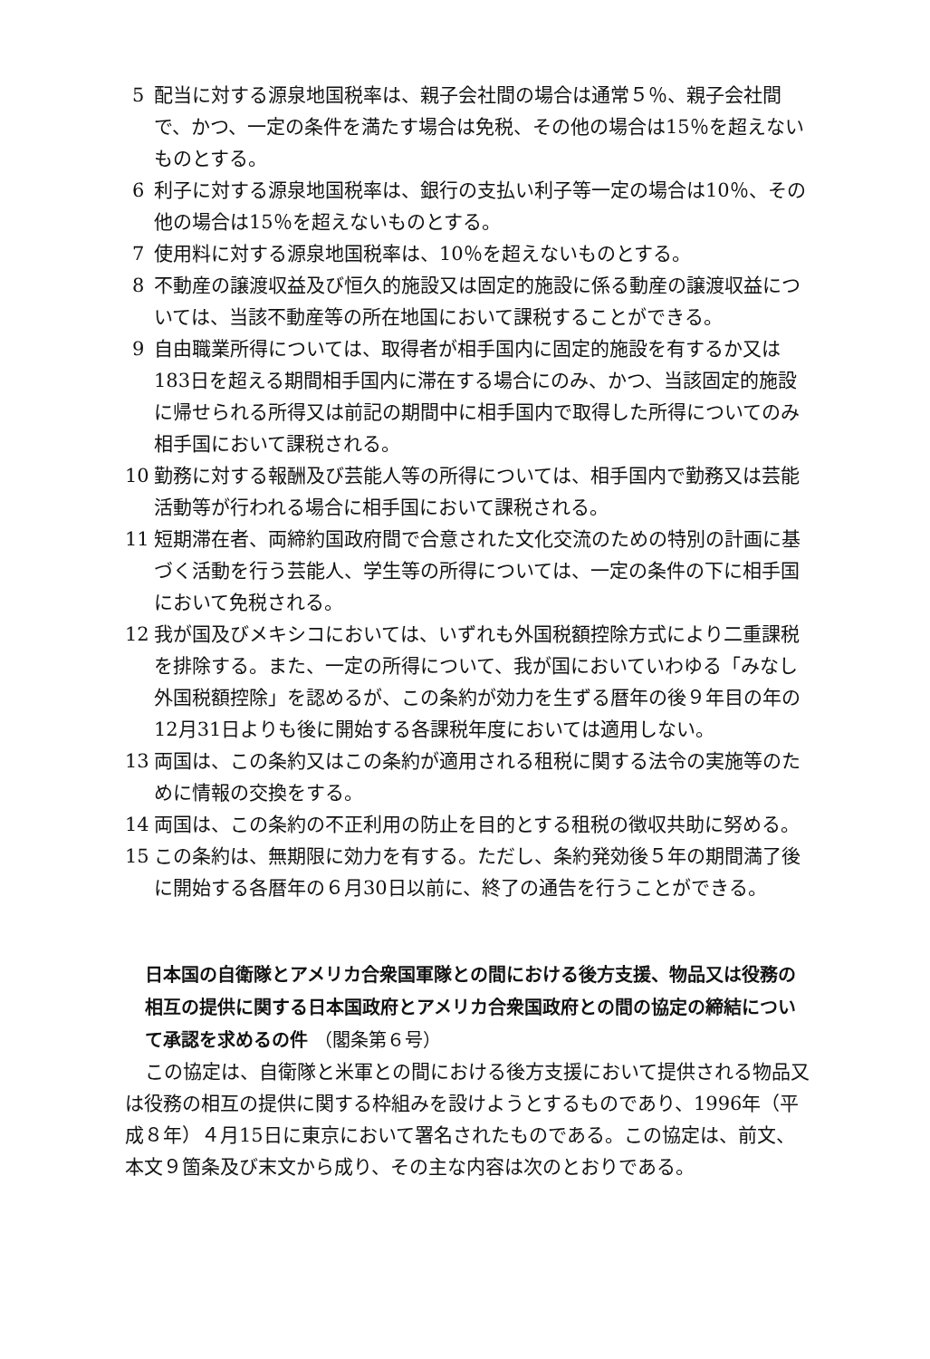5 配当に対する源泉地国税率は、親子会社間の場合は通常５％、親子会社間で、かつ、一定の条件を満たす場合は免税、その他の場合は15％を超えないものとする。
6 利子に対する源泉地国税率は、銀行の支払い利子等一定の場合は10％、その他の場合は15％を超えないものとする。
7 使用料に対する源泉地国税率は、10％を超えないものとする。
8 不動産の譲渡収益及び恒久的施設又は固定的施設に係る動産の譲渡収益については、当該不動産等の所在地国において課税することができる。
9 自由職業所得については、取得者が相手国内に固定的施設を有するか又は183日を超える期間相手国内に滞在する場合にのみ、かつ、当該固定的施設に帰せられる所得又は前記の期間中に相手国内で取得した所得についてのみ相手国において課税される。
10 勤務に対する報酬及び芸能人等の所得については、相手国内で勤務又は芸能活動等が行われる場合に相手国において課税される。
11 短期滞在者、両締約国政府間で合意された文化交流のための特別の計画に基づく活動を行う芸能人、学生等の所得については、一定の条件の下に相手国において免税される。
12 我が国及びメキシコにおいては、いずれも外国税額控除方式により二重課税を排除する。また、一定の所得について、我が国においていわゆる「みなし外国税額控除」を認めるが、この条約が効力を生ずる暦年の後９年目の年の12月31日よりも後に開始する各課税年度においては適用しない。
13 両国は、この条約又はこの条約が適用される租税に関する法令の実施等のために情報の交換をする。
14 両国は、この条約の不正利用の防止を目的とする租税の徴収共助に努める。
15 この条約は、無期限に効力を有する。ただし、条約発効後５年の期間満了後に開始する各暦年の６月30日以前に、終了の通告を行うことができる。
日本国の自衛隊とアメリカ合衆国軍隊との間における後方支援、物品又は役務の相互の提供に関する日本国政府とアメリカ合衆国政府との間の協定の締結について承認を求めるの件 （閣条第６号）
この協定は、自衛隊と米軍との間における後方支援において提供される物品又は役務の相互の提供に関する枠組みを設けようとするものであり、1996年（平成８年）４月15日に東京において署名されたものである。この協定は、前文、本文９箇条及び末文から成り、その主な内容は次のとおりである。